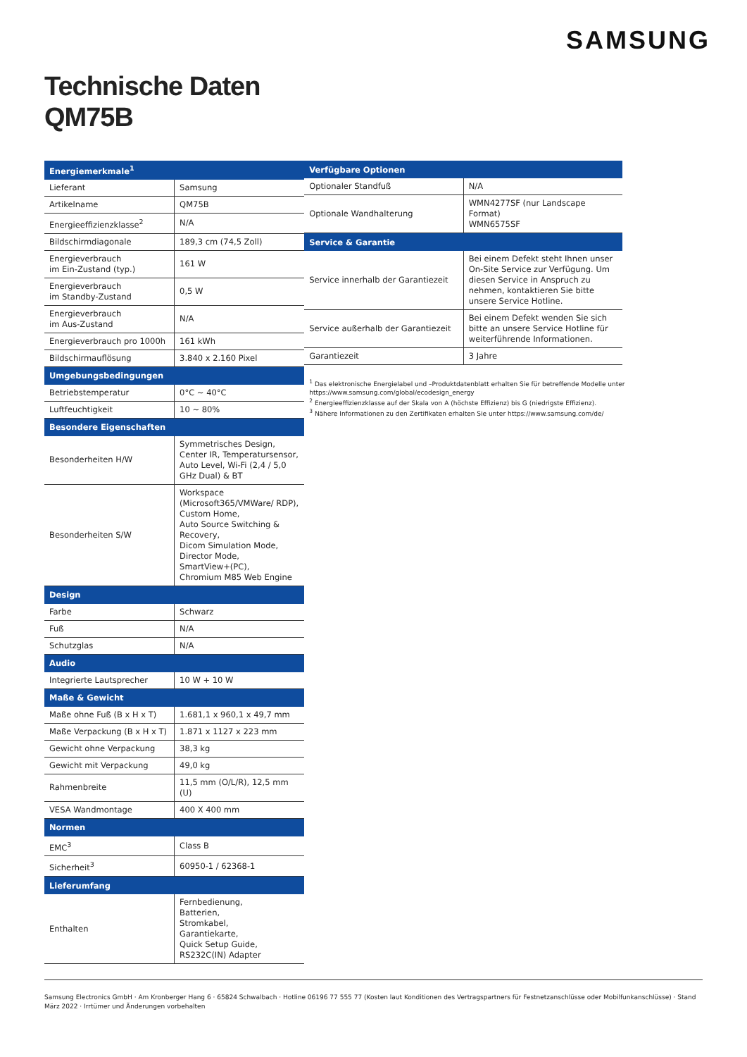SAMSUNG
Technische Daten
QM75B
| Energiemerkmale<sup>1</sup> | |
| --- | --- |
| Lieferant | Samsung |
| Artikelname | QM75B |
| Energieeffizienzklasse<sup>2</sup> | N/A |
| Bildschirmdiagonale | 189,3 cm (74,5 Zoll) |
| Energieverbrauch im Ein-Zustand (typ.) | 161 W |
| Energieverbrauch im Standby-Zustand | 0,5 W |
| Energieverbrauch im Aus-Zustand | N/A |
| Energieverbrauch pro 1000h | 161 kWh |
| Bildschirmauflösung | 3.840 x 2.160 Pixel |
| Umgebungsbedingungen | |
| Betriebstemperatur | 0°C ~ 40°C |
| Luftfeuchtigkeit | 10 ~ 80% |
| Besondere Eigenschaften | |
| Besonderheiten H/W | Symmetrisches Design, Center IR, Temperatursensor, Auto Level, Wi-Fi (2,4 / 5,0 GHz Dual) & BT |
| Besonderheiten S/W | Workspace (Microsoft365/VMWare/ RDP), Custom Home, Auto Source Switching & Recovery, Dicom Simulation Mode, Director Mode, SmartView+(PC), Chromium M85 Web Engine |
| Design | |
| Farbe | Schwarz |
| Fuß | N/A |
| Schutzglas | N/A |
| Audio | |
| Integrierte Lautsprecher | 10 W + 10 W |
| Maße & Gewicht | |
| Maße ohne Fuß (B x H x T) | 1.681,1 x 960,1 x 49,7 mm |
| Maße Verpackung (B x H x T) | 1.871 x 1127 x 223 mm |
| Gewicht ohne Verpackung | 38,3 kg |
| Gewicht mit Verpackung | 49,0 kg |
| Rahmenbreite | 11,5 mm (O/L/R), 12,5 mm (U) |
| VESA Wandmontage | 400 X 400 mm |
| Normen | |
| EMC<sup>3</sup> | Class B |
| Sicherheit<sup>3</sup> | 60950-1 / 62368-1 |
| Lieferumfang | |
| Enthalten | Fernbedienung, Batterien, Stromkabel, Garantiekarte, Quick Setup Guide, RS232C(IN) Adapter |
| Verfügbare Optionen | |
| --- | --- |
| Optionaler Standfuß | N/A |
| Optionale Wandhalterung | WMN4277SF (nur Landscape Format) WMN6575SF |
| Service & Garantie | |
| Service innerhalb der Garantiezeit | Bei einem Defekt steht Ihnen unser On-Site Service zur Verfügung. Um diesen Service in Anspruch zu nehmen, kontaktieren Sie bitte unsere Service Hotline. |
| Service außerhalb der Garantiezeit | Bei einem Defekt wenden Sie sich bitte an unsere Service Hotline für weiterführende Informationen. |
| Garantiezeit | 3 Jahre |
<sup>1</sup> Das elektronische Energielabel und –Produktdatenblatt erhalten Sie für betreffende Modelle unter https://www.samsung.com/global/ecodesign_energy
<sup>2</sup> Energieeffizienzklasse auf der Skala von A (höchste Effizienz) bis G (niedrigste Effizienz).
<sup>3</sup> Nähere Informationen zu den Zertifikaten erhalten Sie unter https://www.samsung.com/de/
Samsung Electronics GmbH · Am Kronberger Hang 6 · 65824 Schwalbach · Hotline 06196 77 555 77 (Kosten laut Konditionen des Vertragspartners für Festnetzanschlüsse oder Mobilfunkanschlüsse) · Stand März 2022 · Irrtümer und Änderungen vorbehalten